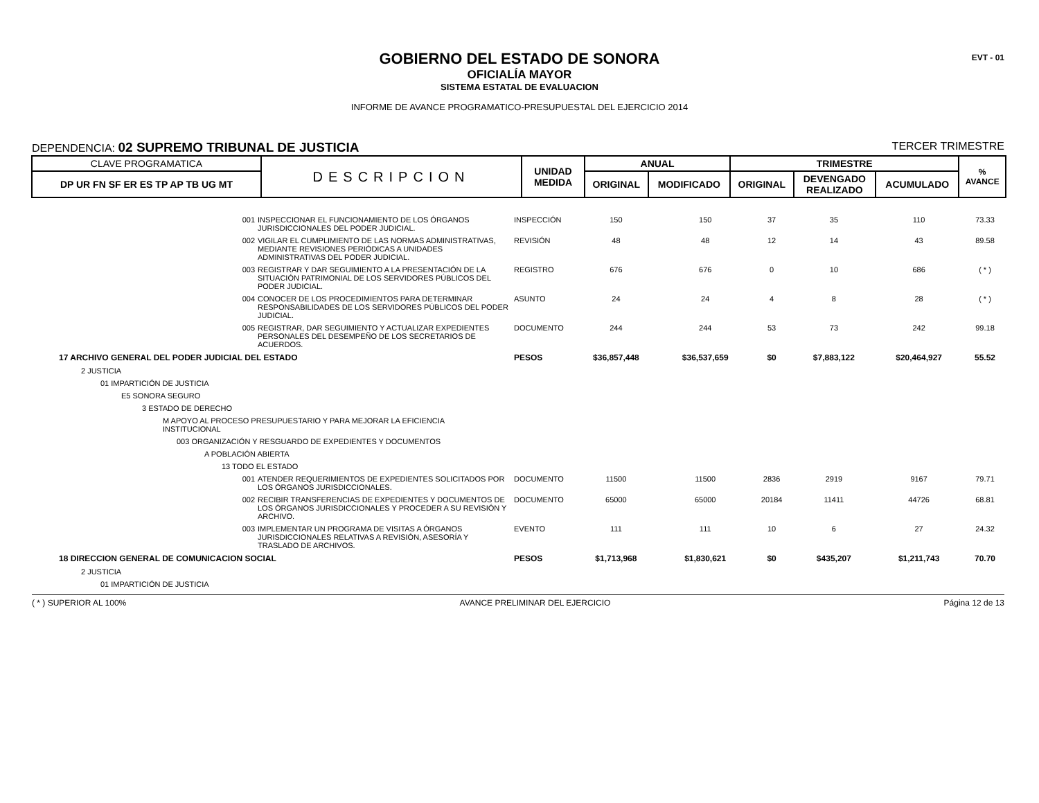EVT - 01
GOBIERNO DEL ESTADO DE SONORA
OFICIALÍA MAYOR
SISTEMA ESTATAL DE EVALUACION
INFORME DE AVANCE PROGRAMATICO-PRESUPUESTAL DEL EJERCICIO 2014
DEPENDENCIA: 02 SUPREMO TRIBUNAL DE JUSTICIA TERCER TRIMESTRE
| CLAVE PROGRAMATICA | DESCRIPCION | UNIDAD MEDIDA | ANUAL | | TRIMESTRE | | | % AVANCE |
| --- | --- | --- | --- | --- | --- | --- | --- | --- |
| DP UR FN SF ER ES TP AP TB UG MT | | | ORIGINAL | MODIFICADO | ORIGINAL | DEVENGADO REALIZADO | ACUMULADO | |
| 001 | INSPECCIONAR EL FUNCIONAMIENTO DE LOS ÓRGANOS JURISDICCIONALES DEL PODER JUDICIAL. | INSPECCIÓN | 150 | 150 | 37 | 35 | 110 | 73.33 |
| 002 | VIGILAR EL CUMPLIMIENTO DE LAS NORMAS ADMINISTRATIVAS, MEDIANTE REVISIONES PERIÓDICAS A UNIDADES ADMINISTRATIVAS DEL PODER JUDICIAL. | REVISIÓN | 48 | 48 | 12 | 14 | 43 | 89.58 |
| 003 | REGISTRAR Y DAR SEGUIMIENTO A LA PRESENTACIÓN DE LA SITUACIÓN PATRIMONIAL DE LOS SERVIDORES PÚBLICOS DEL PODER JUDICIAL. | REGISTRO | 676 | 676 | 0 | 10 | 686 | ( * ) |
| 004 | CONOCER DE LOS PROCEDIMIENTOS PARA DETERMINAR RESPONSABILIDADES DE LOS SERVIDORES PÚBLICOS DEL PODER JUDICIAL. | ASUNTO | 24 | 24 | 4 | 8 | 28 | ( * ) |
| 005 | REGISTRAR, DAR SEGUIMIENTO Y ACTUALIZAR EXPEDIENTES PERSONALES DEL DESEMPEÑO DE LOS SECRETARIOS DE ACUERDOS. | DOCUMENTO | 244 | 244 | 53 | 73 | 242 | 99.18 |
| 17 ARCHIVO GENERAL DEL PODER JUDICIAL DEL ESTADO | | PESOS | $36,857,448 | $36,537,659 | $0 | $7,883,122 | $20,464,927 | 55.52 |
| 2 JUSTICIA | | | | | | | | |
| 01 IMPARTICIÓN DE JUSTICIA | | | | | | | | |
| E5 SONORA SEGURO | | | | | | | | |
| 3 ESTADO DE DERECHO | | | | | | | | |
| M APOYO AL PROCESO PRESUPUESTARIO Y PARA MEJORAR LA EFICIENCIA INSTITUCIONAL | | | | | | | | |
| 003 ORGANIZACIÓN Y RESGUARDO DE EXPEDIENTES Y DOCUMENTOS | | | | | | | | |
| A POBLACIÓN ABIERTA | | | | | | | | |
| 13 TODO EL ESTADO | | | | | | | | |
| 001 | ATENDER REQUERIMIENTOS DE EXPEDIENTES SOLICITADOS POR LOS ÓRGANOS JURISDICCIONALES. | DOCUMENTO | 11500 | 11500 | 2836 | 2919 | 9167 | 79.71 |
| 002 | RECIBIR TRANSFERENCIAS DE EXPEDIENTES Y DOCUMENTOS DE LOS ÓRGANOS JURISDICCIONALES Y PROCEDER A SU REVISIÓN Y ARCHIVO. | DOCUMENTO | 65000 | 65000 | 20184 | 11411 | 44726 | 68.81 |
| 003 | IMPLEMENTAR UN PROGRAMA DE VISITAS A ÓRGANOS JURISDICCIONALES RELATIVAS A REVISIÓN, ASESORÍA Y TRASLADO DE ARCHIVOS. | EVENTO | 111 | 111 | 10 | 6 | 27 | 24.32 |
| 18 DIRECCION GENERAL DE COMUNICACION SOCIAL | | PESOS | $1,713,968 | $1,830,621 | $0 | $435,207 | $1,211,743 | 70.70 |
| 2 JUSTICIA | | | | | | | | |
| 01 IMPARTICIÓN DE JUSTICIA | | | | | | | | |
( * ) SUPERIOR AL 100% AVANCE PRELIMINAR DEL EJERCICIO Página 12 de 13